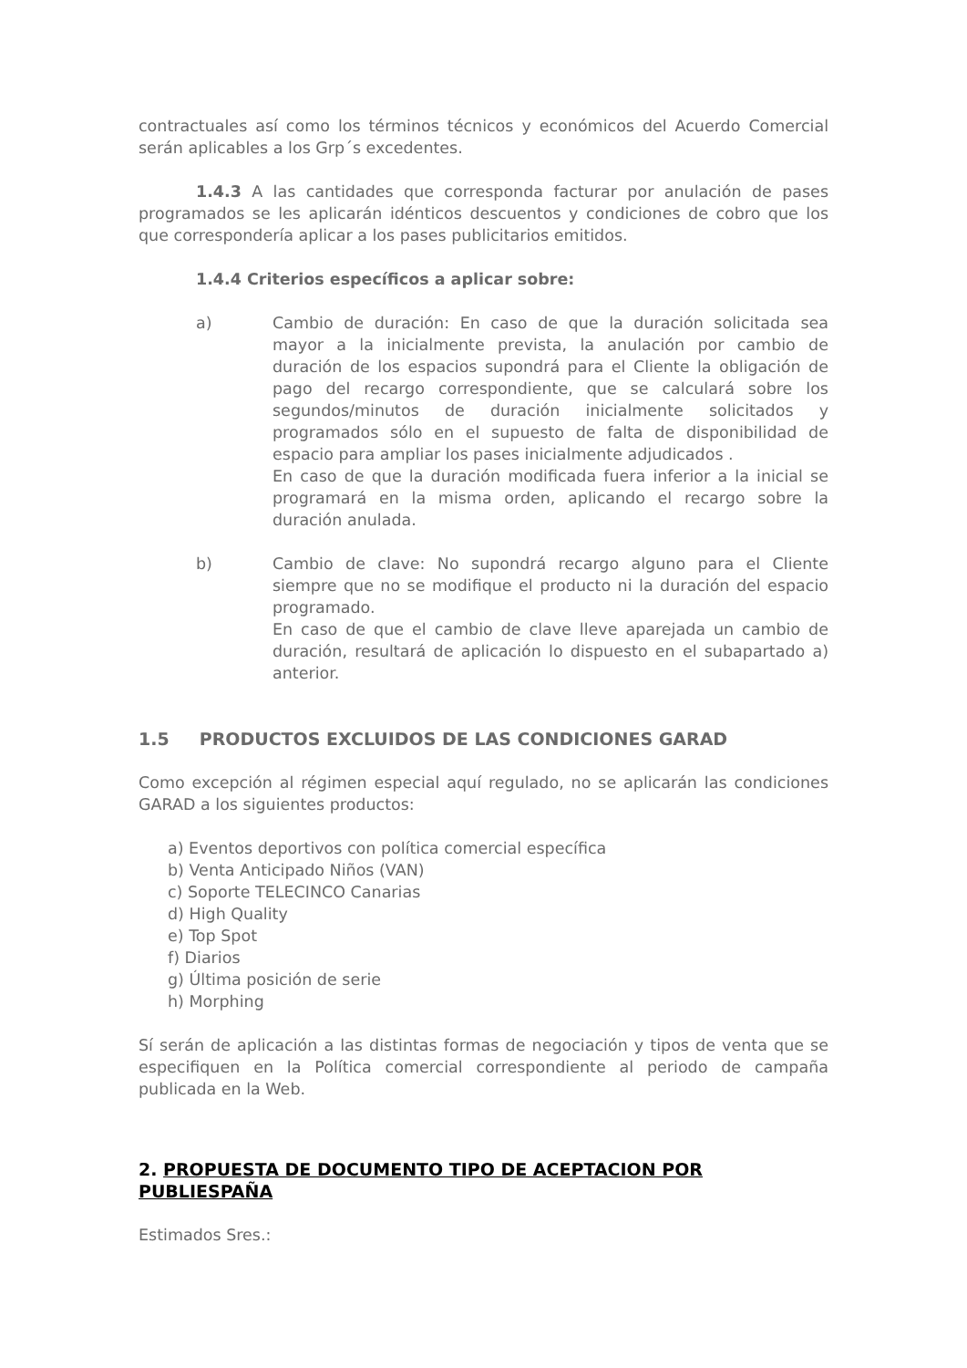contractuales así como los términos técnicos y económicos del Acuerdo Comercial serán aplicables a los Grp´s excedentes.
1.4.3 A las cantidades que corresponda facturar por anulación de pases programados se les aplicarán idénticos descuentos y condiciones de cobro que los que correspondería aplicar a los pases publicitarios emitidos.
1.4.4 Criterios específicos a aplicar sobre:
a) Cambio de duración: En caso de que la duración solicitada sea mayor a la inicialmente prevista, la anulación por cambio de duración de los espacios supondrá para el Cliente la obligación de pago del recargo correspondiente, que se calculará sobre los segundos/minutos de duración inicialmente solicitados y programados sólo en el supuesto de falta de disponibilidad de espacio para ampliar los pases inicialmente adjudicados .
En caso de que la duración modificada fuera inferior a la inicial se programará en la misma orden, aplicando el recargo sobre la duración anulada.
b) Cambio de clave: No supondrá recargo alguno para el Cliente siempre que no se modifique el producto ni la duración del espacio programado.
En caso de que el cambio de clave lleve aparejada un cambio de duración, resultará de aplicación lo dispuesto en el subapartado a) anterior.
1.5 PRODUCTOS EXCLUIDOS DE LAS CONDICIONES GARAD
Como excepción al régimen especial aquí regulado, no se aplicarán las condiciones GARAD a los siguientes productos:
a) Eventos deportivos con política comercial específica
b) Venta Anticipado Niños (VAN)
c) Soporte TELECINCO Canarias
d) High Quality
e) Top Spot
f) Diarios
g) Última posición de serie
h) Morphing
Sí serán de aplicación a las distintas formas de negociación y tipos de venta que se especifiquen en la Política comercial correspondiente al periodo de campaña publicada en la Web.
2. PROPUESTA DE DOCUMENTO TIPO DE ACEPTACION POR PUBLIESPAÑA
Estimados Sres.: